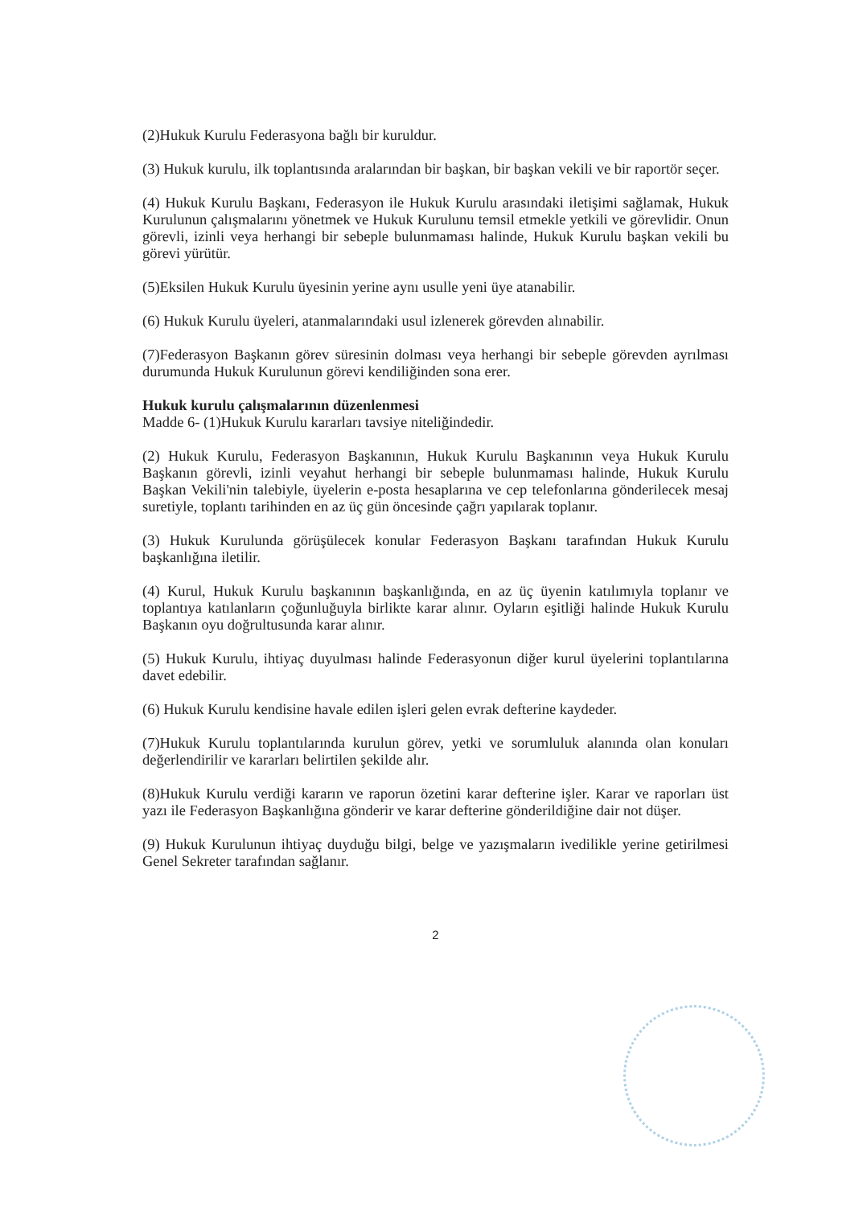(2)Hukuk Kurulu Federasyona bağlı bir kuruldur.
(3) Hukuk kurulu, ilk toplantısında aralarından bir başkan, bir başkan vekili ve bir raportör seçer.
(4) Hukuk Kurulu Başkanı, Federasyon ile Hukuk Kurulu arasındaki iletişimi sağlamak, Hukuk Kurulunun çalışmalarını yönetmek ve Hukuk Kurulunu temsil etmekle yetkili ve görevlidir. Onun görevli, izinli veya herhangi bir sebeple bulunmaması halinde, Hukuk Kurulu başkan vekili bu görevi yürütür.
(5)Eksilen Hukuk Kurulu üyesinin yerine aynı usulle yeni üye atanabilir.
(6) Hukuk Kurulu üyeleri, atanmalarındaki usul izlenerek görevden alınabilir.
(7)Federasyon Başkanın görev süresinin dolması veya herhangi bir sebeple görevden ayrılması durumunda Hukuk Kurulunun görevi kendiliğinden sona erer.
Hukuk kurulu çalışmalarının düzenlenmesi
Madde 6- (1)Hukuk Kurulu kararları tavsiye niteliğindedir.
(2) Hukuk Kurulu, Federasyon Başkanının, Hukuk Kurulu Başkanının veya Hukuk Kurulu Başkanın görevli, izinli veyahut herhangi bir sebeple bulunmaması halinde, Hukuk Kurulu Başkan Vekili'nin talebiyle, üyelerin e-posta hesaplarına ve cep telefonlarına gönderilecek mesaj suretiyle, toplantı tarihinden en az üç gün öncesinde çağrı yapılarak toplanır.
(3) Hukuk Kurulunda görüşülecek konular Federasyon Başkanı tarafından Hukuk Kurulu başkanlığına iletilir.
(4) Kurul, Hukuk Kurulu başkanının başkanlığında, en az üç üyenin katılımıyla toplanır ve toplantıya katılanların çoğunluğuyla birlikte karar alınır. Oyların eşitliği halinde Hukuk Kurulu Başkanın oyu doğrultusunda karar alınır.
(5) Hukuk Kurulu, ihtiyaç duyulması halinde Federasyonun diğer kurul üyelerini toplantılarına davet edebilir.
(6) Hukuk Kurulu kendisine havale edilen işleri gelen evrak defterine kaydeder.
(7)Hukuk Kurulu toplantılarında kurulun görev, yetki ve sorumluluk alanında olan konuları değerlendirilir ve kararları belirtilen şekilde alır.
(8)Hukuk Kurulu verdiği kararın ve raporun özetini karar defterine işler. Karar ve raporları üst yazı ile Federasyon Başkanlığına gönderir ve karar defterine gönderildiğine dair not düşer.
(9) Hukuk Kurulunun ihtiyaç duyduğu bilgi, belge ve yazışmaların ivedilikle yerine getirilmesi Genel Sekreter tarafından sağlanır.
2